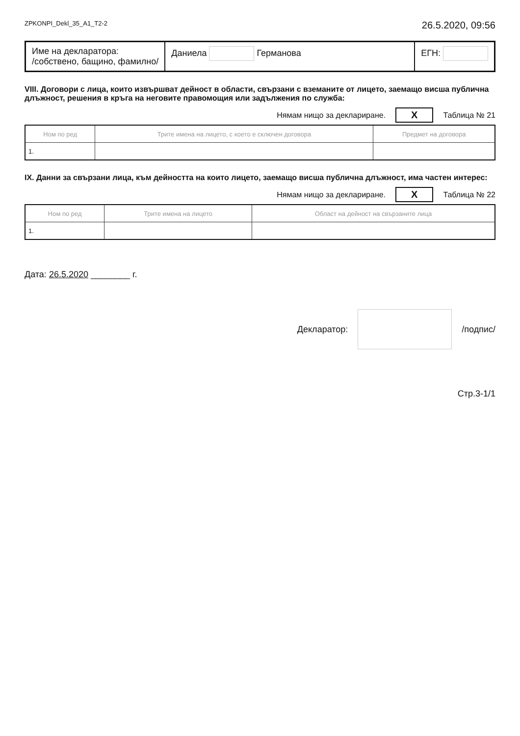ZPKONPI_Dekl_35_A1_T2-2 26.5.2020, 09:56
Име на декларатора:
/собствено, бащино, фамилно/
Даниела Германова ЕГН:
VIII. Договори с лица, които извършват дейност в области, свързани с вземаните от лицето, заемащо висша публична длъжност, решения в кръга на неговите правомощия или задължения по служба:
Нямам нищо за деклариране. X Таблица № 21
| Ном по ред | Трите имена на лицето, с което е сключен договора | Предмет на договора |
| --- | --- | --- |
| 1. | | |
IX. Данни за свързани лица, към дейността на които лицето, заемащо висша публична длъжност, има частен интерес:
Нямам нищо за деклариране. X Таблица № 22
| Ном по ред | Трите имена на лицето | Област на дейност на свързаните лица |
| --- | --- | --- |
| 1. | | |
Дата: 26.5.2020 ________ г.
Декларатор: /подпис/
Стр.3-1/1